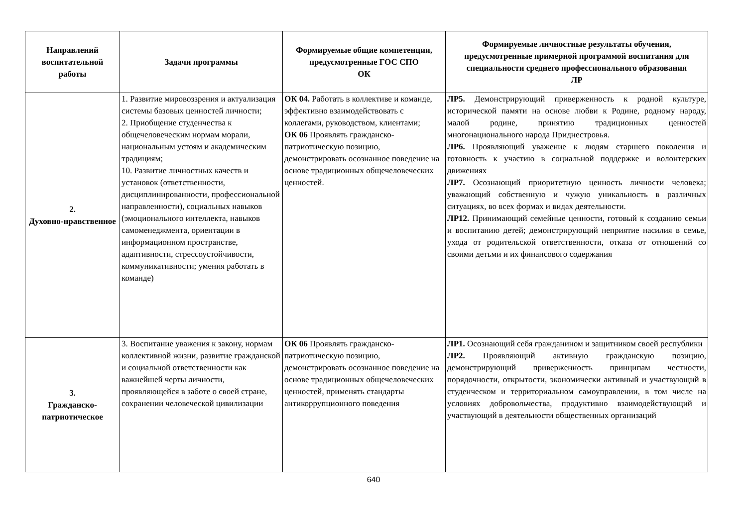| Направлений воспитательной работы | Задачи программы | Формируемые общие компетенции, предусмотренные ГОС СПО ОК | Формируемые личностные результаты обучения, предусмотренные примерной программой воспитания для специальности среднего профессионального образования ЛР |
| --- | --- | --- | --- |
| 2. Духовно-нравственное | 1. Развитие мировоззрения и актуализация системы базовых ценностей личности; 2. Приобщение студенчества к общечеловеческим нормам морали, национальным устоям и академическим традициям; 10. Развитие личностных качеств и установок (ответственности, дисциплинированности, профессиональной направленности), социальных навыков (эмоционального интеллекта, навыков самоменеджмента, ориентации в информационном пространстве, адаптивности, стрессоустойчивости, коммуникативности; умения работать в команде) | ОК 04. Работать в коллективе и команде, эффективно взаимодействовать с коллегами, руководством, клиентами; ОК 06 Проявлять гражданско-патриотическую позицию, демонстрировать осознанное поведение на основе традиционных общечеловеческих ценностей. | ЛР5. Демонстрирующий приверженность к родной культуре, исторической памяти на основе любви к Родине, родному народу, малой родине, принятию традиционных ценностей многонационального народа Приднестровья. ЛР6. Проявляющий уважение к людям старшего поколения и готовность к участию в социальной поддержке и волонтерских движениях ЛР7. Осознающий приоритетную ценность личности человека; уважающий собственную и чужую уникальность в различных ситуациях, во всех формах и видах деятельности. ЛР12. Принимающий семейные ценности, готовый к созданию семьи и воспитанию детей; демонстрирующий неприятие насилия в семье, ухода от родительской ответственности, отказа от отношений со своими детьми и их финансового содержания |
| 3. Гражданско-патриотическое | 3. Воспитание уважения к закону, нормам коллективной жизни, развитие гражданской и социальной ответственности как важнейшей черты личности, проявляющейся в заботе о своей стране, сохранении человеческой цивилизации | ОК 06 Проявлять гражданско-патриотическую позицию, демонстрировать осознанное поведение на основе традиционных общечеловеческих ценностей, применять стандарты антикоррупционного поведения | ЛР1. Осознающий себя гражданином и защитником своей республики ЛР2. Проявляющий активную гражданскую позицию, демонстрирующий приверженность принципам честности, порядочности, открытости, экономически активный и участвующий в студенческом и территориальном самоуправлении, в том числе на условиях добровольчества, продуктивно взаимодействующий и участвующий в деятельности общественных организаций |
640